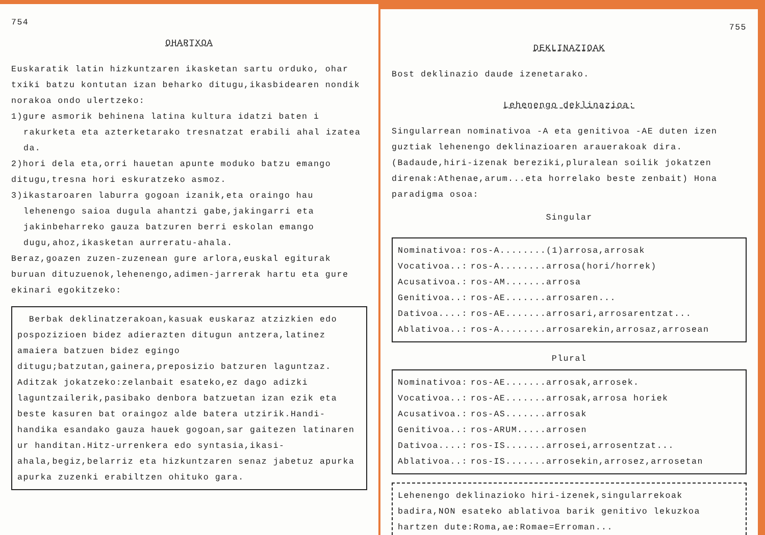754
OHARTXOA
Euskaratik latin hizkuntzaren ikasketan sartu orduko, ohar txiki batzu kontutan izan beharko ditugu,ikasbidearen nondik norakoa ondo ulertzeko:
1)gure asmorik behinena latina kultura idatzi baten i
rakurketa eta azterketarako tresnatzat erabili ahal izatea da.
2)hori dela eta,orri hauetan apunte moduko batzu emango ditugu,tresna hori eskuratzeko asmoz.
3)ikastaroaren laburra gogoan izanik,eta oraingo hau
lehenengo saioa dugula ahantzi gabe,jakingarri eta jakinbeharreko gauza batzuren berri eskolan emango dugu,ahoz,ikasketan aurreratu-ahala.
Beraz,goazen zuzen-zuzenean gure arlora,euskal egiturak buruan dituzuenok,lehenengo,adimen-jarrerak hartu eta gure ekinari egokitzeko:
Berbak deklinatzerakoan,kasuak euskaraz atzizkien edo pospozizioen bidez adierazten ditugun antzera,latinez amaiera batzuen bidez egingo ditugu;batzutan,gainera,preposizio batzuren laguntzaz.
Aditzak jokatzeko:zelanbait esateko,ez dago adizki laguntzailerik,pasibako denbora batzuetan izan ezik eta beste kasuren bat oraingoz alde batera utzirik.Handi-handika esandako gauza hauek gogoan,sar gaitezen latinaren ur handitan.Hitz-urrenkera edo syntasia,ikasi-ahala,begiz,belarriz eta hizkuntzaren senaz jabetuz apurka apurka zuzenki erabiltzen ohituko gara.
755
DEKLINAZIOAK
Bost deklinazio daude izenetarako.
Lehenengo deklinazioa:
Singularrean nominativoa -A eta genitivoa -AE duten izen guztiak lehenengo deklinazioaren arauerakoak dira. (Badaude,hiri-izenak bereziki,pluralean soilik jokatzen direnak:Athenae,arum...eta horrelako beste zenbait) Hona paradigma osoa:
Singular
| Nominativoa: | ros-A........(1)arrosa,arrosak |
| Vocativoa..: | ros-A........arrosa(hori/horrek) |
| Acusativoa.: | ros-AM.......arrosa |
| Genitivoa..: | ros-AE.......arrosaren... |
| Dativoa....: | ros-AE.......arrosari,arrosarentzat... |
| Ablativoa..: | ros-A........arrosarekin,arrosaz,arrosean |
Plural
| Nominativoa: | ros-AE.......arrosak,arrosek. |
| Vocativoa..: | ros-AE.......arrosak,arrosa horiek |
| Acusativoa.: | ros-AS.......arrosak |
| Genitivoa..: | ros-ARUM.....arrosen |
| Dativoa....: | ros-IS.......arrosei,arrosentzat... |
| Ablativoa..: | ros-IS.......arrosekin,arrosez,arrosetan |
Lehenengo deklinazioko hiri-izenek,singularrekoak badira,NON esateko ablativoa barik genitivo lekuzkoa hartzen dute:Roma,ae:Romae=Erroman...